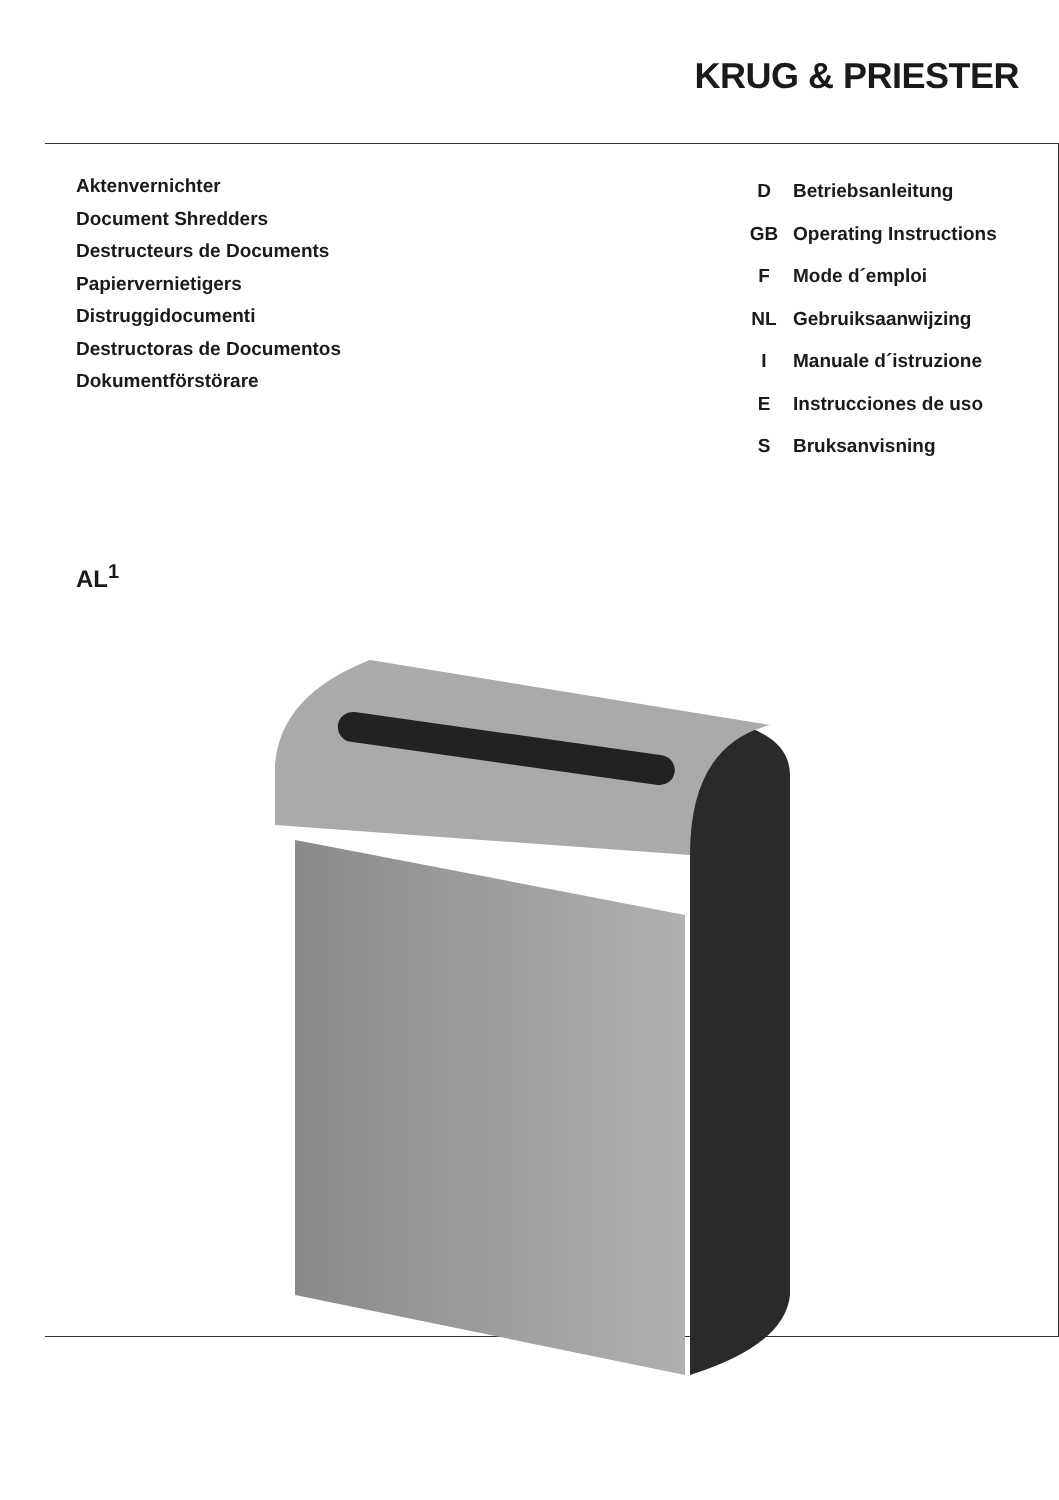KRUG & PRIESTER
Aktenvernichter
Document Shredders
Destructeurs de Documents
Papiervernietigers
Distruggidocumenti
Destructoras de Documentos
Dokumentförstörare
D Betriebsanleitung
GB Operating Instructions
F Mode d´emploi
NL Gebruiksaanwijzing
I Manuale d´istruzione
E Instrucciones de uso
S Bruksanvisning
AL<sup>1</sup>